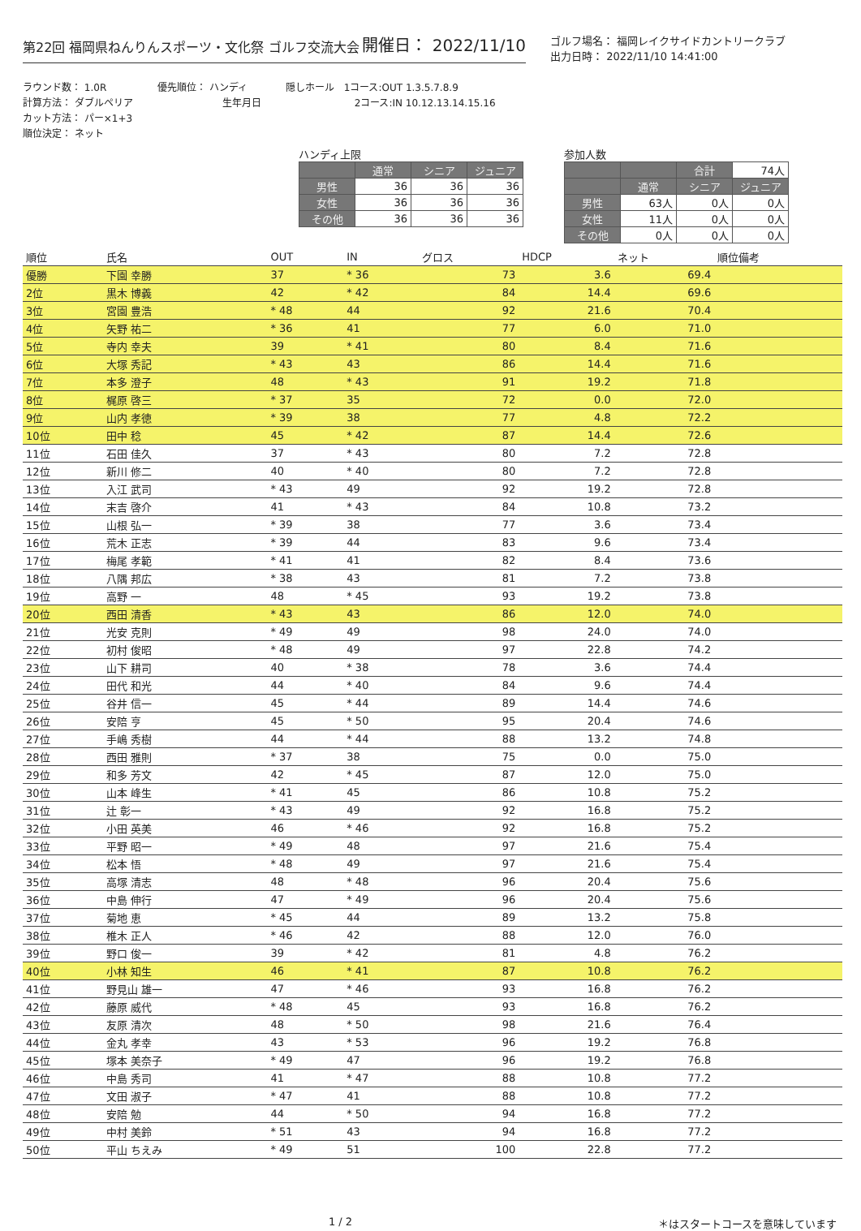第22回 福岡県ねんりんスポーツ・文化祭 ゴルフ交流大会 開催日： 2022/11/10
ゴルフ場名： 福岡レイクサイドカントリークラブ
出力日時： 2022/11/10 14:41:00
ラウンド数： 1.0R
計算方法： ダブルペリア
カット方法： パー×1+3
順位決定： ネット
優先順位： ハンディ
生年月日
隠しホール　1コース:OUT 1.3.5.7.8.9
2コース:IN 10.12.13.14.15.16
ハンディ上限
| | 通常 | シニア | ジュニア |
| --- | --- | --- | --- |
| 男性 | 36 | 36 | 36 |
| 女性 | 36 | 36 | 36 |
| その他 | 36 | 36 | 36 |
参加人数
| | | 合計 | 74人 |
| | 通常 | シニア | ジュニア |
| 男性 | 63人 | 0人 | 0人 |
| 女性 | 11人 | 0人 | 0人 |
| その他 | 0人 | 0人 | 0人 |
| 順位 | 氏名 | OUT | IN | グロス | HDCP | ネット | 順位備考 |
| --- | --- | --- | --- | --- | --- | --- | --- |
| 優勝 | 下園 幸勝 | 37 | * 36 | 73 | 3.6 | 69.4 | |
| 2位 | 黒木 博義 | 42 | * 42 | 84 | 14.4 | 69.6 | |
| 3位 | 宮園 豊浩 | * 48 | 44 | 92 | 21.6 | 70.4 | |
| 4位 | 矢野 祐二 | * 36 | 41 | 77 | 6.0 | 71.0 | |
| 5位 | 寺内 幸夫 | 39 | * 41 | 80 | 8.4 | 71.6 | |
| 6位 | 大塚 秀記 | * 43 | 43 | 86 | 14.4 | 71.6 | |
| 7位 | 本多 澄子 | 48 | * 43 | 91 | 19.2 | 71.8 | |
| 8位 | 梶原 啓三 | * 37 | 35 | 72 | 0.0 | 72.0 | |
| 9位 | 山内 孝徳 | * 39 | 38 | 77 | 4.8 | 72.2 | |
| 10位 | 田中 稔 | 45 | * 42 | 87 | 14.4 | 72.6 | |
| 11位 | 石田 佳久 | 37 | * 43 | 80 | 7.2 | 72.8 | |
| 12位 | 新川 修二 | 40 | * 40 | 80 | 7.2 | 72.8 | |
| 13位 | 入江 武司 | * 43 | 49 | 92 | 19.2 | 72.8 | |
| 14位 | 末吉 啓介 | 41 | * 43 | 84 | 10.8 | 73.2 | |
| 15位 | 山根 弘一 | * 39 | 38 | 77 | 3.6 | 73.4 | |
| 16位 | 荒木 正志 | * 39 | 44 | 83 | 9.6 | 73.4 | |
| 17位 | 梅尾 孝範 | * 41 | 41 | 82 | 8.4 | 73.6 | |
| 18位 | 八隅 邦広 | * 38 | 43 | 81 | 7.2 | 73.8 | |
| 19位 | 高野 一 | 48 | * 45 | 93 | 19.2 | 73.8 | |
| 20位 | 西田 清香 | * 43 | 43 | 86 | 12.0 | 74.0 | |
| 21位 | 光安 克則 | * 49 | 49 | 98 | 24.0 | 74.0 | |
| 22位 | 初村 俊昭 | * 48 | 49 | 97 | 22.8 | 74.2 | |
| 23位 | 山下 耕司 | 40 | * 38 | 78 | 3.6 | 74.4 | |
| 24位 | 田代 和光 | 44 | * 40 | 84 | 9.6 | 74.4 | |
| 25位 | 谷井 信一 | 45 | * 44 | 89 | 14.4 | 74.6 | |
| 26位 | 安陪 亨 | 45 | * 50 | 95 | 20.4 | 74.6 | |
| 27位 | 手嶋 秀樹 | 44 | * 44 | 88 | 13.2 | 74.8 | |
| 28位 | 西田 雅則 | * 37 | 38 | 75 | 0.0 | 75.0 | |
| 29位 | 和多 芳文 | 42 | * 45 | 87 | 12.0 | 75.0 | |
| 30位 | 山本 峰生 | * 41 | 45 | 86 | 10.8 | 75.2 | |
| 31位 | 辻 彰一 | * 43 | 49 | 92 | 16.8 | 75.2 | |
| 32位 | 小田 英美 | 46 | * 46 | 92 | 16.8 | 75.2 | |
| 33位 | 平野 昭一 | * 49 | 48 | 97 | 21.6 | 75.4 | |
| 34位 | 松本 悟 | * 48 | 49 | 97 | 21.6 | 75.4 | |
| 35位 | 高塚 清志 | 48 | * 48 | 96 | 20.4 | 75.6 | |
| 36位 | 中島 伸行 | 47 | * 49 | 96 | 20.4 | 75.6 | |
| 37位 | 菊地 恵 | * 45 | 44 | 89 | 13.2 | 75.8 | |
| 38位 | 椎木 正人 | * 46 | 42 | 88 | 12.0 | 76.0 | |
| 39位 | 野口 俊一 | 39 | * 42 | 81 | 4.8 | 76.2 | |
| 40位 | 小林 知生 | 46 | * 41 | 87 | 10.8 | 76.2 | |
| 41位 | 野見山 雄一 | 47 | * 46 | 93 | 16.8 | 76.2 | |
| 42位 | 藤原 威代 | * 48 | 45 | 93 | 16.8 | 76.2 | |
| 43位 | 友原 清次 | 48 | * 50 | 98 | 21.6 | 76.4 | |
| 44位 | 金丸 孝幸 | 43 | * 53 | 96 | 19.2 | 76.8 | |
| 45位 | 塚本 美奈子 | * 49 | 47 | 96 | 19.2 | 76.8 | |
| 46位 | 中島 秀司 | 41 | * 47 | 88 | 10.8 | 77.2 | |
| 47位 | 文田 淑子 | * 47 | 41 | 88 | 10.8 | 77.2 | |
| 48位 | 安陪 勉 | 44 | * 50 | 94 | 16.8 | 77.2 | |
| 49位 | 中村 美鈴 | * 51 | 43 | 94 | 16.8 | 77.2 | |
| 50位 | 平山 ちえみ | * 49 | 51 | 100 | 22.8 | 77.2 | |
1 / 2 ＊はスタートコースを意味しています